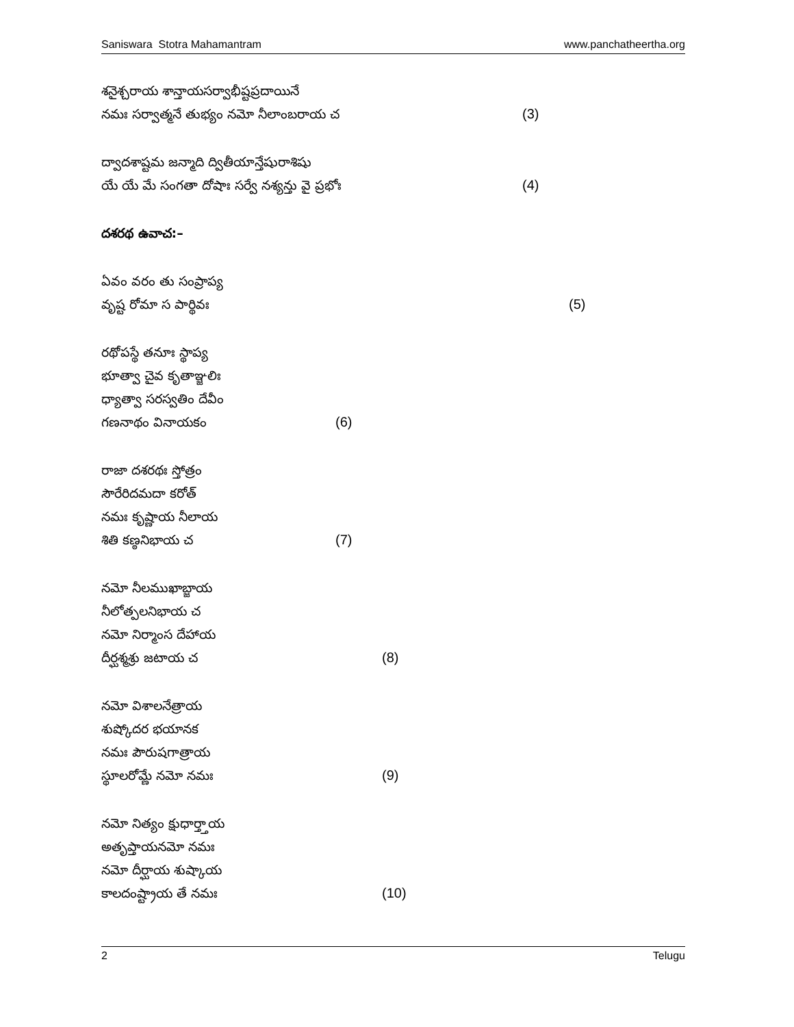Saniswara Stotra Mahamantram www.panchatheertha.org
శనైశ్చరాయ శాన్తాయసర్వాభీష్టప్రదాయినే
నమః సర్వాత్మనే తుభ్యం నమో నీలాంబరాయ చ (3)
ద్వాదశాష్టమ జన్మాది ద్వితీయాన్తేషురాశిషు
యే యే మే సంగతా దోషాః సర్వే నశ్యన్తు వై ప్రభోః (4)
దశరథ ఉవాచ:–
ఏవం వరం తు సంప్రాప్య
వృష్ట రోమా స పార్థివః (5)
రథోపస్థే తనూః స్థాప్య
భూత్వా చైవ కృతాఞ్జలిః
ధ్యాత్వా సరస్వతిం దేవీం
గణనాథం వినాయకం (6)
రాజా దశరథః స్తోత్రం
సౌరేరిదమదా కరోత్
నమః కృష్ణాయ నీలాయ
శితి కణ్ఠనిభాయ చ (7)
నమో నీలముఖాబ్జాయ
నీలోత్పలనిభాయ చ
నమో నిర్మాంస దేహాయ
దీర్ఘశ్మశ్రు జటాయ చ (8)
నమో విశాలనేత్రాయ
శుష్కోదర భయానక
నమః పౌరుషగాత్రాయ
స్థూలరోమ్ణే నమో నమః (9)
నమో నిత్యం క్షుధార్త్తాయ
అతృప్తాయనమో నమః
నమో దీర్ఘాయ శుష్కాయ
కాలదంష్ట్రాయ తే నమః (10)
2 Telugu